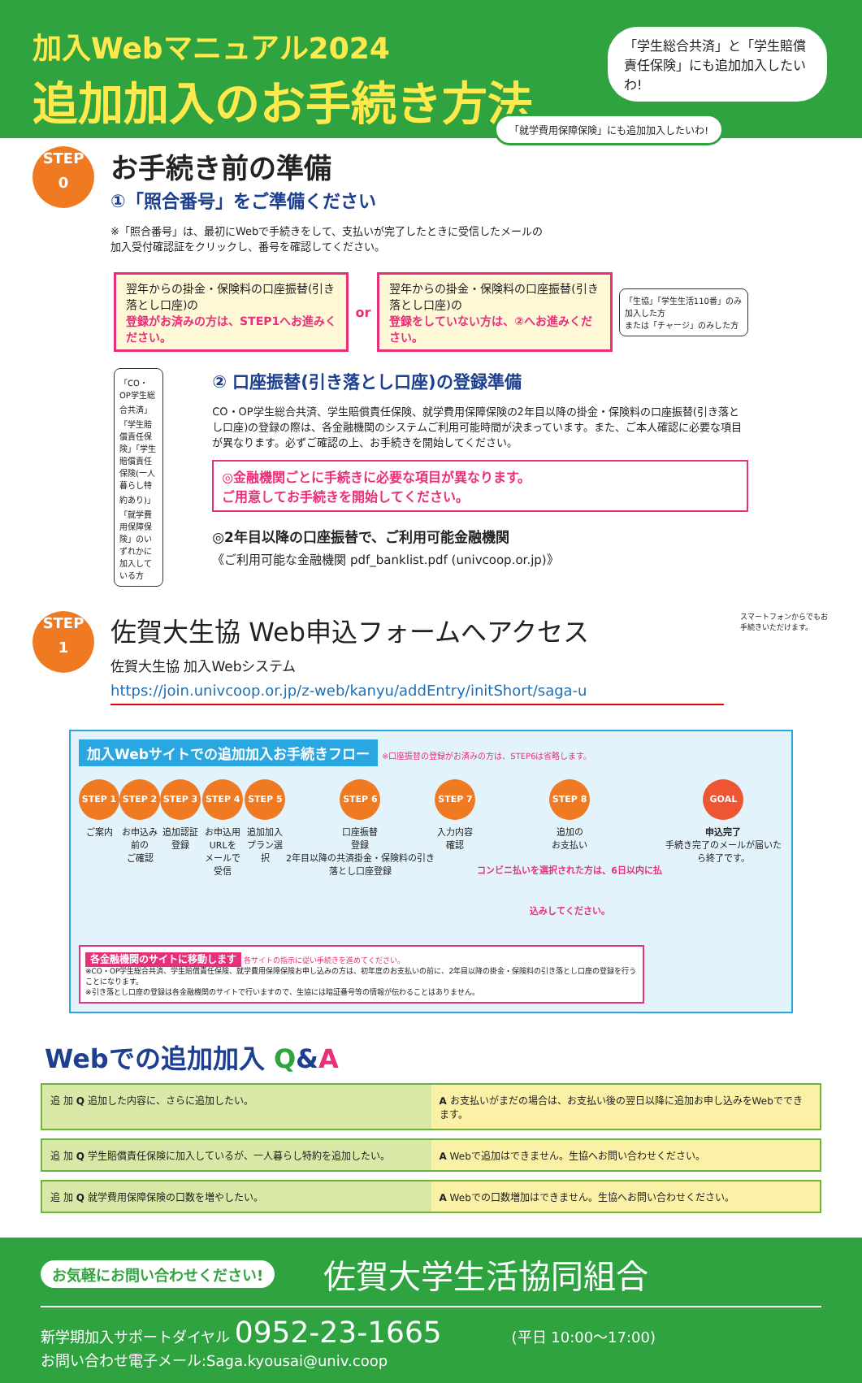加入Webマニュアル2024
追加加入のお手続き方法
「学生総合共済」と「学生賠償責任保険」にも追加加入したいわ!
「就学費用保障保険」にも追加加入したいわ!
STEP
0
お手続き前の準備
①「照合番号」をご準備ください
※「照合番号」は、最初にWebで手続きをして、支払いが完了したときに受信したメールの
加入受付確認証をクリックし、番号を確認してください。
翌年からの掛金・保険料の口座振替(引き落とし口座)の
登録がお済みの方は、STEP1へお進みください。
or
翌年からの掛金・保険料の口座振替(引き落とし口座)の
登録をしていない方は、②へお進みください。
「生協」「学生生活110番」のみ加入した方
または「チャージ」のみした方
「CO・OP学生総合共済」「学生賠償責任保険」「学生賠償責任保険(一人暮らし特約あり)」「就学費用保障保険」のいずれかに加入している方
② 口座振替(引き落とし口座)の登録準備
CO・OP学生総合共済、学生賠償責任保険、就学費用保障保険の2年目以降の掛金・保険料の口座振替(引き落とし口座)の登録の際は、各金融機関のシステムご利用可能時間が決まっています。また、ご本人確認に必要な項目が異なります。必ずご確認の上、お手続きを開始してください。
◎金融機関ごとに手続きに必要な項目が異なります。
ご用意してお手続きを開始してください。
◎2年目以降の口座振替で、ご利用可能金融機関
《ご利用可能な金融機関 pdf_banklist.pdf (univcoop.or.jp)》
STEP
1
佐賀大生協 Web申込フォームへアクセス
佐賀大生協 加入Webシステム
https://join.univcoop.or.jp/z-web/kanyu/addEntry/initShort/saga-u
スマートフォンからでもお手続きいただけます。
加入Webサイトでの追加加入お手続きフロー
※口座振替の登録がお済みの方は、STEP6は省略します。
STEP 1
ご案内
STEP 2
お申込み前の
ご確認
STEP 3
追加認証
登録
STEP 4
お申込用URLを
メールで受信
STEP 5
追加加入
プラン選択
STEP 6
口座振替
登録
2年目以降の共済掛金・保険料の引き落とし口座登録
STEP 7
入力内容
確認
STEP 8
追加の
お支払い
コンビニ払いを選択された方は、6日以内に払込みしてください。
GOAL
申込完了
手続き完了のメールが届いたら終了です。
各金融機関のサイトに移動します 各サイトの指示に従い手続きを進めてください。
※CO・OP学生総合共済、学生賠償責任保険、就学費用保障保険お申し込みの方は、初年度のお支払いの前に、2年目以降の掛金・保険料の引き落とし口座の登録を行うことになります。
※引き落とし口座の登録は各金融機関のサイトで行いますので、生協には暗証番号等の情報が伝わることはありません。
Webでの追加加入 Q&A
追 加 Q 追加した内容に、さらに追加したい。
A お支払いがまだの場合は、お支払い後の翌日以降に追加お申し込みをWebでできます。
追 加 Q 学生賠償責任保険に加入しているが、一人暮らし特約を追加したい。
A Webで追加はできません。生協へお問い合わせください。
追 加 Q 就学費用保障保険の口数を増やしたい。
A Webでの口数増加はできません。生協へお問い合わせください。
お気軽にお問い合わせください! 佐賀大学生活協同組合
新学期加入サポートダイヤル 0952-23-1665 (平日 10:00〜17:00)
お問い合わせ電子メール:Saga.kyousai@univ.coop